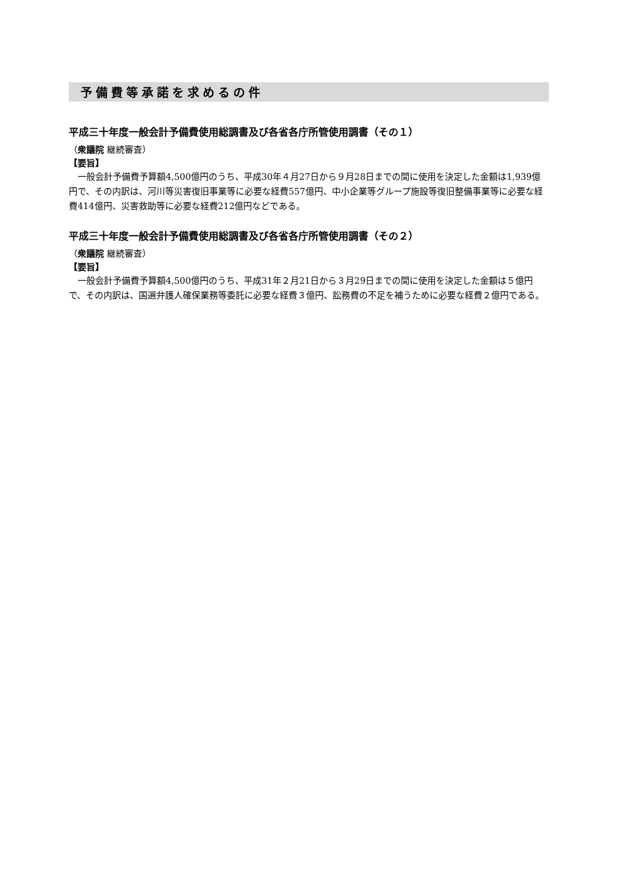予備費等承諾を求めるの件
平成三十年度一般会計予備費使用総調書及び各省各庁所管使用調書（その１）
（衆議院 継続審査）
【要旨】
一般会計予備費予算額4,500億円のうち、平成30年４月27日から９月28日までの間に使用を決定した金額は1,939億円で、その内訳は、河川等災害復旧事業等に必要な経費557億円、中小企業等グループ施設等復旧整備事業等に必要な経費414億円、災害救助等に必要な経費212億円などである。
平成三十年度一般会計予備費使用総調書及び各省各庁所管使用調書（その２）
（衆議院 継続審査）
【要旨】
一般会計予備費予算額4,500億円のうち、平成31年２月21日から３月29日までの間に使用を決定した金額は５億円で、その内訳は、国選弁護人確保業務等委託に必要な経費３億円、訟務費の不足を補うために必要な経費２億円である。